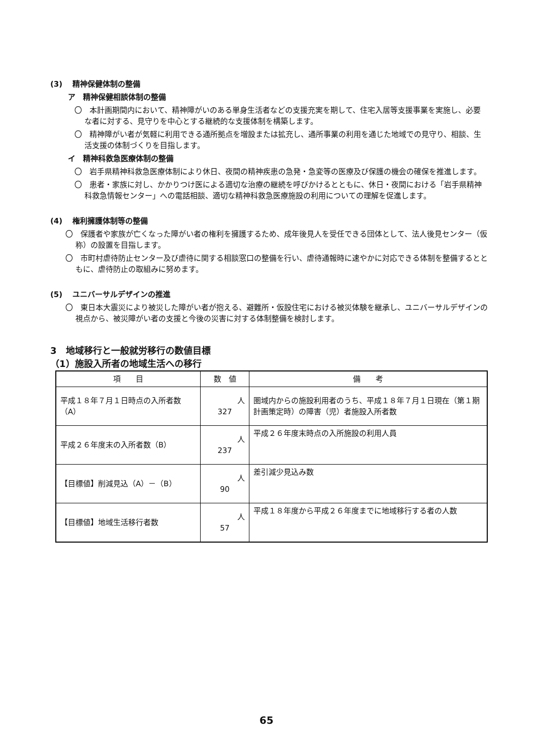(3)　 精神保健体制の整備
ア　精神保健相談体制の整備
〇　本計画期間内において、精神障がいのある単身生活者などの支援充実を期して、住宅入居等支援事業を実施し、必要な者に対する、見守りを中心とする継続的な支援体制を構築します。
〇　精神障がい者が気軽に利用できる通所拠点を増設または拡充し、通所事業の利用を通じた地域での見守り、相談、生活支援の体制づくりを目指します。
イ　精神科救急医療体制の整備
〇　岩手県精神科救急医療体制により休日、夜間の精神疾患の急発・急変等の医療及び保護の機会の確保を推進します。
〇　患者・家族に対し、かかりつけ医による適切な治療の継続を呼びかけるとともに、休日・夜間における「岩手県精神科救急情報センター」への電話相談、適切な精神科救急医療施設の利用についての理解を促進します。
(4)　 権利擁護体制等の整備
〇　保護者や家族が亡くなった障がい者の権利を擁護するため、成年後見人を受任できる団体として、法人後見センター（仮称）の設置を目指します。
〇　市町村虐待防止センター及び虐待に関する相談窓口の整備を行い、虐待通報時に速やかに対応できる体制を整備するとともに、虐待防止の取組みに努めます。
(5)　 ユニバーサルデザインの推進
〇　東日本大震災により被災した障がい者が抱える、避難所・仮設住宅における被災体験を継承し、ユニバーサルデザインの視点から、被災障がい者の支援と今後の災害に対する体制整備を検討します。
3　地域移行と一般就労移行の数値目標
（1）施設入所者の地域生活への移行
| 項 目 | 数 値 | 備 考 |
| --- | --- | --- |
| 平成１８年７月１日時点の入所者数（A） | 人 327 | 圏域内からの施設利用者のうち、平成１８年７月１日現在（第１期計画策定時）の障害（児）者施設入所者数 |
| 平成２６年度末の入所者数（B） | 人 237 | 平成２６年度末時点の入所施設の利用人員 |
| 【目標値】削減見込（A）－（B） | 人 90 | 差引減少見込み数 |
| 【目標値】地域生活移行者数 | 人 57 | 平成１８年度から平成２６年度までに地域移行する者の人数 |
65